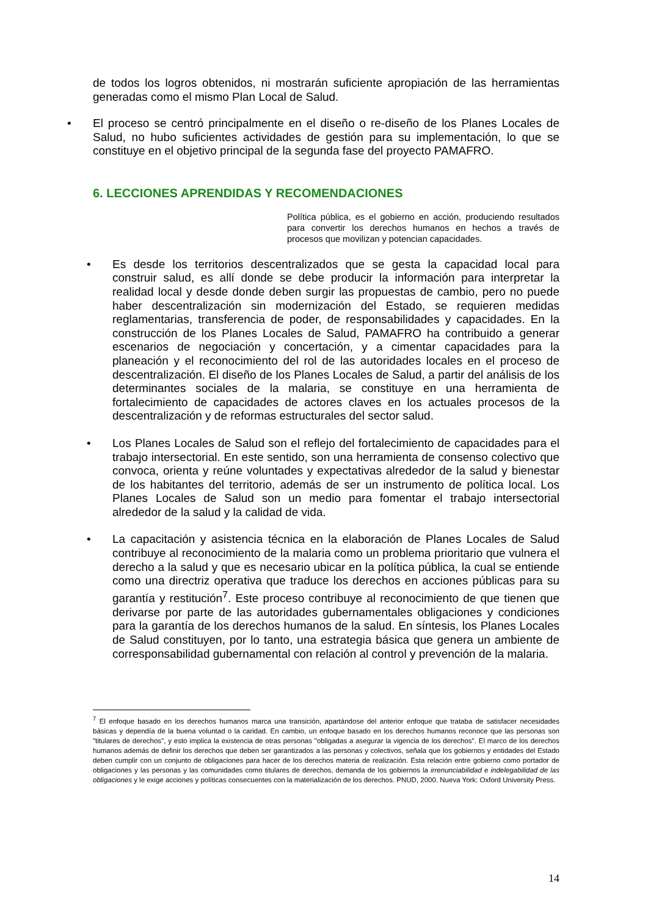de todos los logros obtenidos, ni mostrarán suficiente apropiación de las herramientas generadas como el mismo Plan Local de Salud.
• El proceso se centró principalmente en el diseño o re-diseño de los Planes Locales de Salud, no hubo suficientes actividades de gestión para su implementación, lo que se constituye en el objetivo principal de la segunda fase del proyecto PAMAFRO.
6. LECCIONES APRENDIDAS Y RECOMENDACIONES
Política pública, es el gobierno en acción, produciendo resultados para convertir los derechos humanos en hechos a través de procesos que movilizan y potencian capacidades.
• Es desde los territorios descentralizados que se gesta la capacidad local para construir salud, es allí donde se debe producir la información para interpretar la realidad local y desde donde deben surgir las propuestas de cambio, pero no puede haber descentralización sin modernización del Estado, se requieren medidas reglamentarias, transferencia de poder, de responsabilidades y capacidades. En la construcción de los Planes Locales de Salud, PAMAFRO ha contribuido a generar escenarios de negociación y concertación, y a cimentar capacidades para la planeación y el reconocimiento del rol de las autoridades locales en el proceso de descentralización. El diseño de los Planes Locales de Salud, a partir del análisis de los determinantes sociales de la malaria, se constituye en una herramienta de fortalecimiento de capacidades de actores claves en los actuales procesos de la descentralización y de reformas estructurales del sector salud.
• Los Planes Locales de Salud son el reflejo del fortalecimiento de capacidades para el trabajo intersectorial. En este sentido, son una herramienta de consenso colectivo que convoca, orienta y reúne voluntades y expectativas alrededor de la salud y bienestar de los habitantes del territorio, además de ser un instrumento de política local. Los Planes Locales de Salud son un medio para fomentar el trabajo intersectorial alrededor de la salud y la calidad de vida.
• La capacitación y asistencia técnica en la elaboración de Planes Locales de Salud contribuye al reconocimiento de la malaria como un problema prioritario que vulnera el derecho a la salud y que es necesario ubicar en la política pública, la cual se entiende como una directriz operativa que traduce los derechos en acciones públicas para su garantía y restitución<sup>7</sup>. Este proceso contribuye al reconocimiento de que tienen que derivarse por parte de las autoridades gubernamentales obligaciones y condiciones para la garantía de los derechos humanos de la salud. En síntesis, los Planes Locales de Salud constituyen, por lo tanto, una estrategia básica que genera un ambiente de corresponsabilidad gubernamental con relación al control y prevención de la malaria.
<sup>7</sup> El enfoque basado en los derechos humanos marca una transición, apartándose del anterior enfoque que trataba de satisfacer necesidades básicas y dependía de la buena voluntad o la caridad. En cambio, un enfoque basado en los derechos humanos reconoce que las personas son "titulares de derechos", y esto implica la existencia de otras personas "obligadas a asegurar la vigencia de los derechos". El marco de los derechos humanos además de definir los derechos que deben ser garantizados a las personas y colectivos, señala que los gobiernos y entidades del Estado deben cumplir con un conjunto de obligaciones para hacer de los derechos materia de realización. Esta relación entre gobierno como portador de obligaciones y las personas y las comunidades como titulares de derechos, demanda de los gobiernos la irrenunciabilidad e indelegabilidad de las obligaciones y le exige acciones y políticas consecuentes con la materialización de los derechos. PNUD, 2000. Nueva York: Oxford University Press.
14